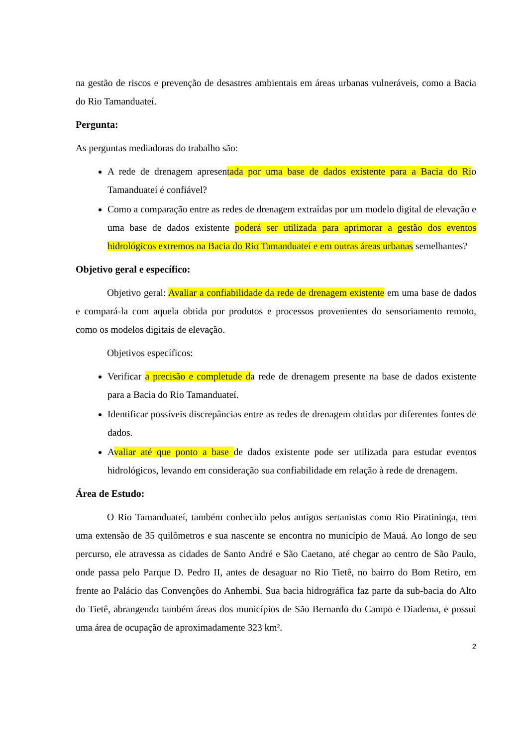na gestão de riscos e prevenção de desastres ambientais em áreas urbanas vulneráveis, como a Bacia do Rio Tamanduateí.
Pergunta:
As perguntas mediadoras do trabalho são:
A rede de drenagem apresentada por uma base de dados existente para a Bacia do Rio Tamanduateí é confiável?
Como a comparação entre as redes de drenagem extraídas por um modelo digital de elevação e uma base de dados existente poderá ser utilizada para aprimorar a gestão dos eventos hidrológicos extremos na Bacia do Rio Tamanduateí e em outras áreas urbanas semelhantes?
Objetivo geral e específico:
Objetivo geral: Avaliar a confiabilidade da rede de drenagem existente em uma base de dados e compará-la com aquela obtida por produtos e processos provenientes do sensoriamento remoto, como os modelos digitais de elevação.
Objetivos específicos:
Verificar a precisão e completude da rede de drenagem presente na base de dados existente para a Bacia do Rio Tamanduateí.
Identificar possíveis discrepâncias entre as redes de drenagem obtidas por diferentes fontes de dados.
Avaliar até que ponto a base de dados existente pode ser utilizada para estudar eventos hidrológicos, levando em consideração sua confiabilidade em relação à rede de drenagem.
Área de Estudo:
O Rio Tamanduateí, também conhecido pelos antigos sertanistas como Rio Piratininga, tem uma extensão de 35 quilômetros e sua nascente se encontra no município de Mauá. Ao longo de seu percurso, ele atravessa as cidades de Santo André e São Caetano, até chegar ao centro de São Paulo, onde passa pelo Parque D. Pedro II, antes de desaguar no Rio Tietê, no bairro do Bom Retiro, em frente ao Palácio das Convenções do Anhembi. Sua bacia hidrográfica faz parte da sub-bacia do Alto do Tietê, abrangendo também áreas dos municípios de São Bernardo do Campo e Diadema, e possui uma área de ocupação de aproximadamente 323 km².
2